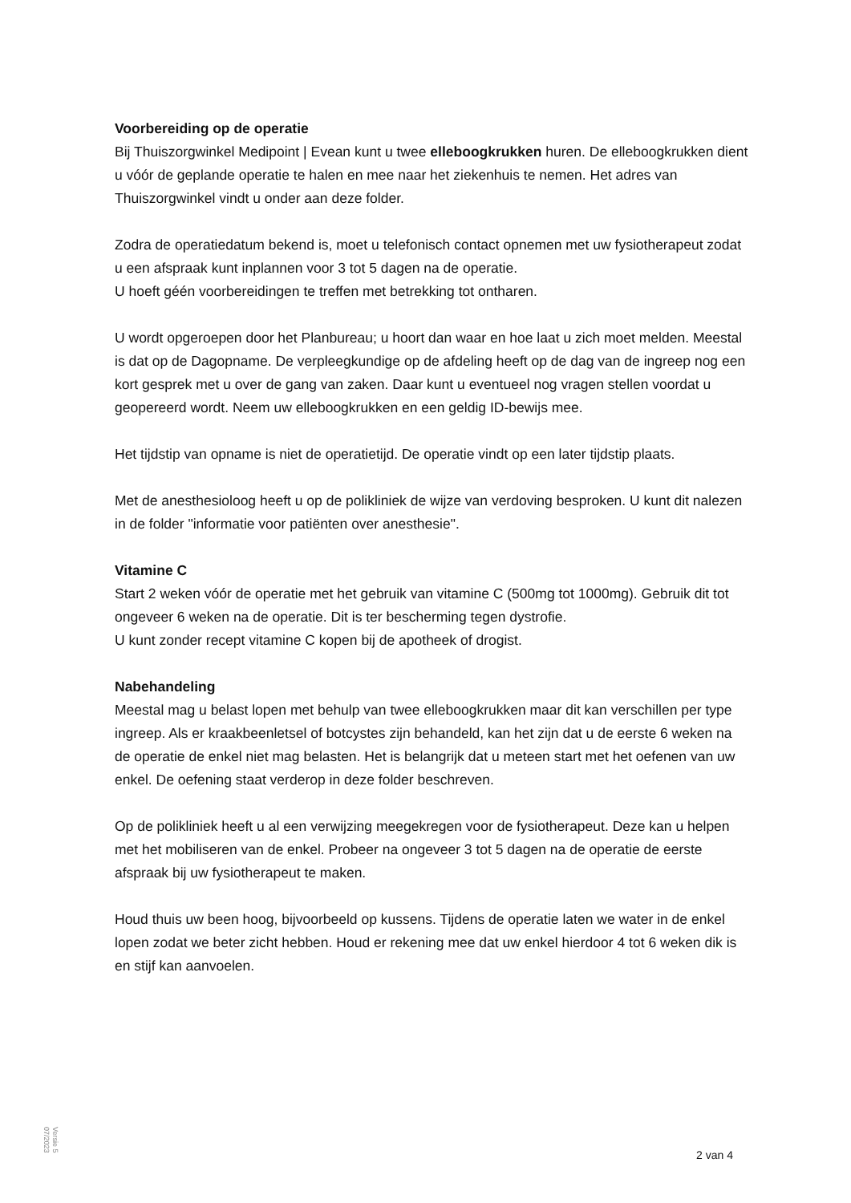Voorbereiding op de operatie
Bij Thuiszorgwinkel Medipoint | Evean kunt u twee elleboogkrukken huren. De elleboogkrukken dient u vóór de geplande operatie te halen en mee naar het ziekenhuis te nemen. Het adres van Thuiszorgwinkel vindt u onder aan deze folder.
Zodra de operatiedatum bekend is, moet u telefonisch contact opnemen met uw fysiotherapeut zodat u een afspraak kunt inplannen voor 3 tot 5 dagen na de operatie.
U hoeft géén voorbereidingen te treffen met betrekking tot ontharen.
U wordt opgeroepen door het Planbureau; u hoort dan waar en hoe laat u zich moet melden. Meestal is dat op de Dagopname. De verpleegkundige op de afdeling heeft op de dag van de ingreep nog een kort gesprek met u over de gang van zaken. Daar kunt u eventueel nog vragen stellen voordat u geopereerd wordt. Neem uw elleboogkrukken en een geldig ID-bewijs mee.
Het tijdstip van opname is niet de operatietijd. De operatie vindt op een later tijdstip plaats.
Met de anesthesioloog heeft u op de polikliniek de wijze van verdoving besproken. U kunt dit nalezen in de folder "informatie voor patiënten over anesthesie".
Vitamine C
Start 2 weken vóór de operatie met het gebruik van vitamine C (500mg tot 1000mg). Gebruik dit tot ongeveer 6 weken na de operatie. Dit is ter bescherming tegen dystrofie.
U kunt zonder recept vitamine C kopen bij de apotheek of drogist.
Nabehandeling
Meestal mag u belast lopen met behulp van twee elleboogkrukken maar dit kan verschillen per type ingreep. Als er kraakbeenletsel of botcystes zijn behandeld, kan het zijn dat u de eerste 6 weken na de operatie de enkel niet mag belasten. Het is belangrijk dat u meteen start met het oefenen van uw enkel. De oefening staat verderop in deze folder beschreven.
Op de polikliniek heeft u al een verwijzing meegekregen voor de fysiotherapeut. Deze kan u helpen met het mobiliseren van de enkel. Probeer na ongeveer 3 tot 5 dagen na de operatie de eerste afspraak bij uw fysiotherapeut te maken.
Houd thuis uw been hoog, bijvoorbeeld op kussens. Tijdens de operatie laten we water in de enkel lopen zodat we beter zicht hebben. Houd er rekening mee dat uw enkel hierdoor 4 tot 6 weken dik is en stijf kan aanvoelen.
Versie 5
07/2023
2 van 4